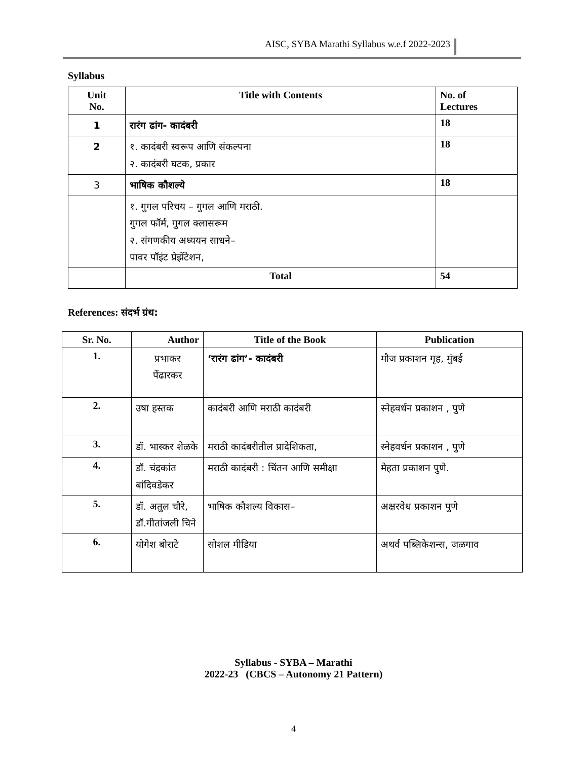AISC, SYBA Marathi Syllabus w.e.f 2022-2023
Syllabus
| Unit No. | Title with Contents | No. of Lectures |
| --- | --- | --- |
| 1 | रारंग ढांग- कादंबरी | 18 |
| 2 | १. कादंबरी स्वरूप आणि संकल्पना २. कादंबरी घटक, प्रकार | 18 |
| 3 | भाषिक कौशल्ये | 18 |
| | १. गुगल परिचय – गुगल आणि मराठी. गुगल फॉर्म, गुगल क्लासरूम २. संगणकीय अध्ययन साधने– पावर पॉइंट प्रेझेंटेशन, | |
| | Total | 54 |
References: संदर्भ ग्रंथ:
| Sr. No. | Author | Title of the Book | Publication |
| --- | --- | --- | --- |
| 1. | प्रभाकर पेंढारकर | ‘रारंग ढांग’- कादंबरी | मौज प्रकाशन गृह, मुंबई |
| 2. | उषा हस्तक | कादंबरी आणि मराठी कादंबरी | स्नेहवर्धन प्रकाशन , पुणे |
| 3. | डॉ. भास्कर शेळके | मराठी कादंबरीतील प्रादेशिकता, | स्नेहवर्धन प्रकाशन , पुणे |
| 4. | डॉ. चंद्रकांत बांदिवडेकर | मराठी कादंबरी : चिंतन आणि समीक्षा | मेहता प्रकाशन पुणे. |
| 5. | डॉ. अतुल चौरे, डॉ.गीतांजली चिने | भाषिक कौशल्य विकास– | अक्षरवेध प्रकाशन पुणे |
| 6. | योगेश बोराटे | सोशल मीडिया | अथर्व पब्लिकेशन्स, जळगाव |
Syllabus - SYBA – Marathi
2022-23 (CBCS – Autonomy 21 Pattern)
4